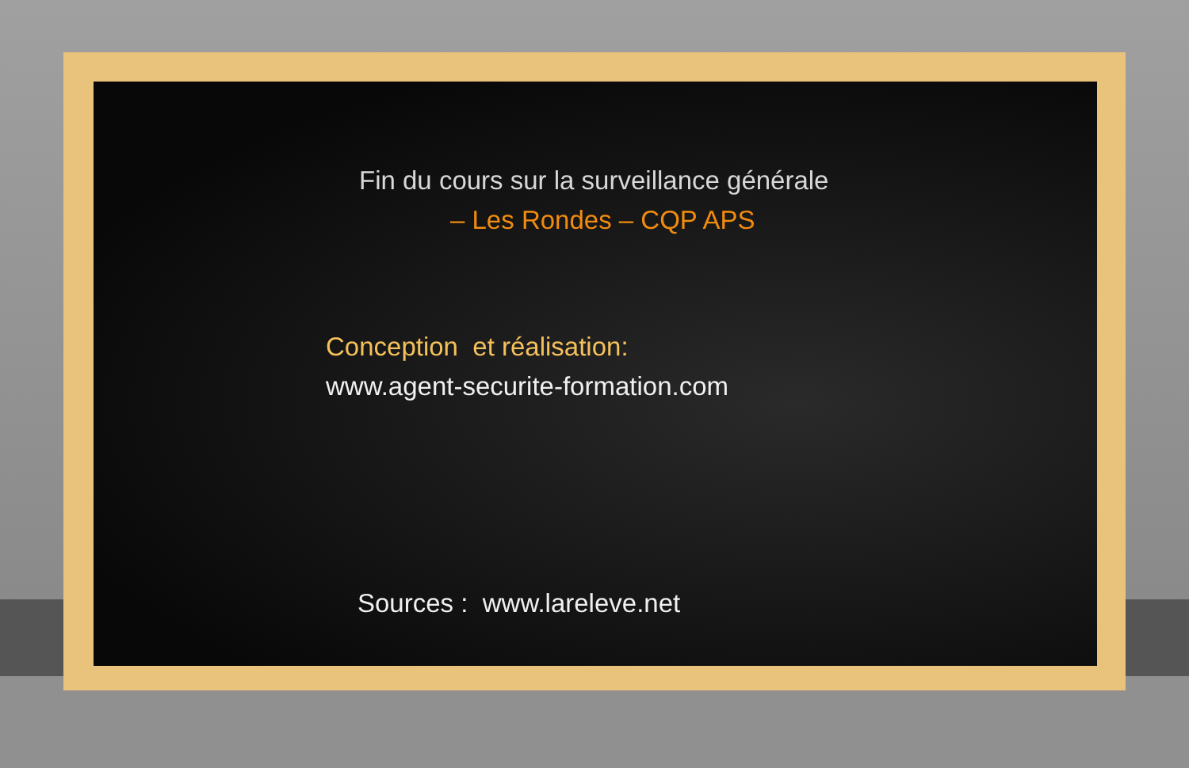Fin du cours sur la surveillance générale
– Les Rondes – CQP APS
Conception et réalisation:
www.agent-securite-formation.com
Sources : www.lareleve.net